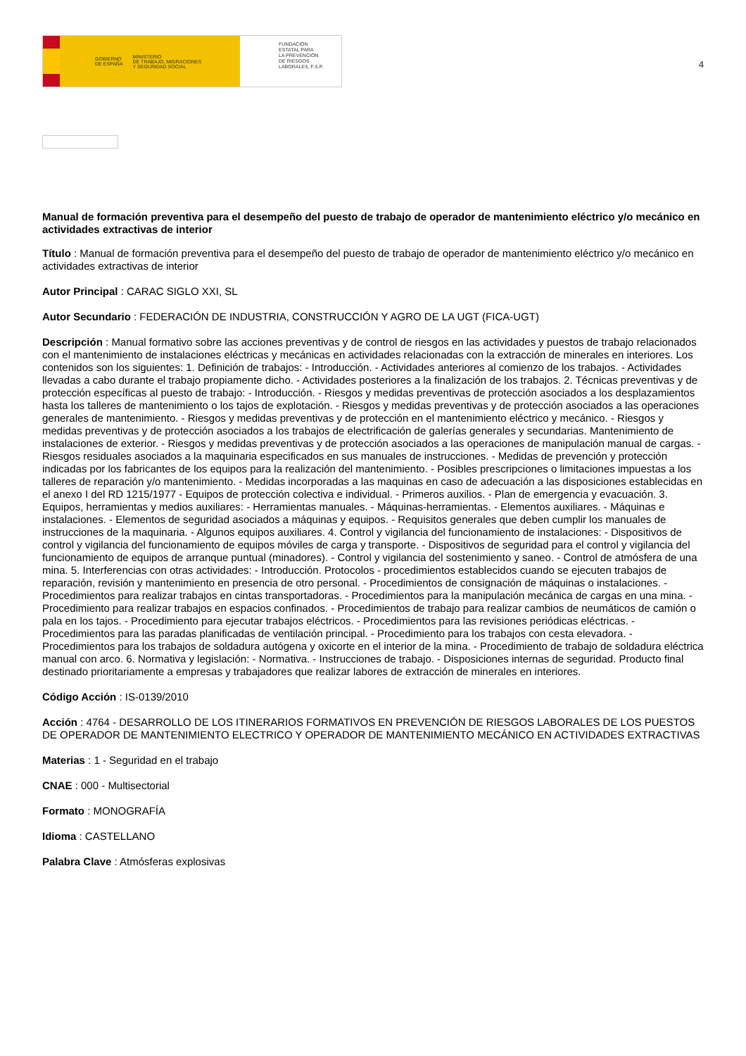GOBIERNO
DE ESPAÑA MINISTERIO
DE TRABAJO, MIGRACIONES
Y SEGURIDAD SOCIAL
FUNDACIÓN
ESTATAL PARA
LA PREVENCIÓN
DE RIESGOS
LABORALES, F.S.P.
4
Manual de formación preventiva para el desempeño del puesto de trabajo de operador de mantenimiento eléctrico y/o mecánico en actividades extractivas de interior
Título : Manual de formación preventiva para el desempeño del puesto de trabajo de operador de mantenimiento eléctrico y/o mecánico en actividades extractivas de interior
Autor Principal : CARAC SIGLO XXI, SL
Autor Secundario : FEDERACIÓN DE INDUSTRIA, CONSTRUCCIÓN Y AGRO DE LA UGT (FICA-UGT)
Descripción : Manual formativo sobre las acciones preventivas y de control de riesgos en las actividades y puestos de trabajo relacionados con el mantenimiento de instalaciones eléctricas y mecánicas en actividades relacionadas con la extracción de minerales en interiores. Los contenidos son los siguientes: 1. Definición de trabajos: - Introducción. - Actividades anteriores al comienzo de los trabajos. - Actividades llevadas a cabo durante el trabajo propiamente dicho. - Actividades posteriores a la finalización de los trabajos. 2. Técnicas preventivas y de protección específicas al puesto de trabajo: - Introducción. - Riesgos y medidas preventivas de protección asociados a los desplazamientos hasta los talleres de mantenimiento o los tajos de explotación. - Riesgos y medidas preventivas y de protección asociados a las operaciones generales de mantenimiento. - Riesgos y medidas preventivas y de protección en el mantenimiento eléctrico y mecánico. - Riesgos y medidas preventivas y de protección asociados a los trabajos de electrificación de galerías generales y secundarias. Mantenimiento de instalaciones de exterior. - Riesgos y medidas preventivas y de protección asociados a las operaciones de manipulación manual de cargas. - Riesgos residuales asociados a la maquinaria especificados en sus manuales de instrucciones. - Medidas de prevención y protección indicadas por los fabricantes de los equipos para la realización del mantenimiento. - Posibles prescripciones o limitaciones impuestas a los talleres de reparación y/o mantenimiento. - Medidas incorporadas a las maquinas en caso de adecuación a las disposiciones establecidas en el anexo I del RD 1215/1977 - Equipos de protección colectiva e individual. - Primeros auxilios. - Plan de emergencia y evacuación. 3. Equipos, herramientas y medios auxiliares: - Herramientas manuales. - Máquinas-herramientas. - Elementos auxiliares. - Máquinas e instalaciones. - Elementos de seguridad asociados a máquinas y equipos. - Requisitos generales que deben cumplir los manuales de instrucciones de la maquinaria. - Algunos equipos auxiliares. 4. Control y vigilancia del funcionamiento de instalaciones: - Dispositivos de control y vigilancia del funcionamiento de equipos móviles de carga y transporte. - Dispositivos de seguridad para el control y vigilancia del funcionamiento de equipos de arranque puntual (minadores). - Control y vigilancia del sostenimiento y saneo. - Control de atmósfera de una mina. 5. Interferencias con otras actividades: - Introducción. Protocolos - procedimientos establecidos cuando se ejecuten trabajos de reparación, revisión y mantenimiento en presencia de otro personal. - Procedimientos de consignación de máquinas o instalaciones. - Procedimientos para realizar trabajos en cintas transportadoras. - Procedimientos para la manipulación mecánica de cargas en una mina. - Procedimiento para realizar trabajos en espacios confinados. - Procedimientos de trabajo para realizar cambios de neumáticos de camión o pala en los tajos. - Procedimiento para ejecutar trabajos eléctricos. - Procedimientos para las revisiones periódicas eléctricas. - Procedimientos para las paradas planificadas de ventilación principal. - Procedimiento para los trabajos con cesta elevadora. - Procedimientos para los trabajos de soldadura autógena y oxicorte en el interior de la mina. - Procedimiento de trabajo de soldadura eléctrica manual con arco. 6. Normativa y legislación: - Normativa. - Instrucciones de trabajo. - Disposiciones internas de seguridad. Producto final destinado prioritariamente a empresas y trabajadores que realizar labores de extracción de minerales en interiores.
Código Acción : IS-0139/2010
Acción : 4764 - DESARROLLO DE LOS ITINERARIOS FORMATIVOS EN PREVENCIÓN DE RIESGOS LABORALES DE LOS PUESTOS DE OPERADOR DE MANTENIMIENTO ELECTRICO Y OPERADOR DE MANTENIMIENTO MECÁNICO EN ACTIVIDADES EXTRACTIVAS
Materias : 1 - Seguridad en el trabajo
CNAE : 000 - Multisectorial
Formato : MONOGRAFÍA
Idioma : CASTELLANO
Palabra Clave : Atmósferas explosivas